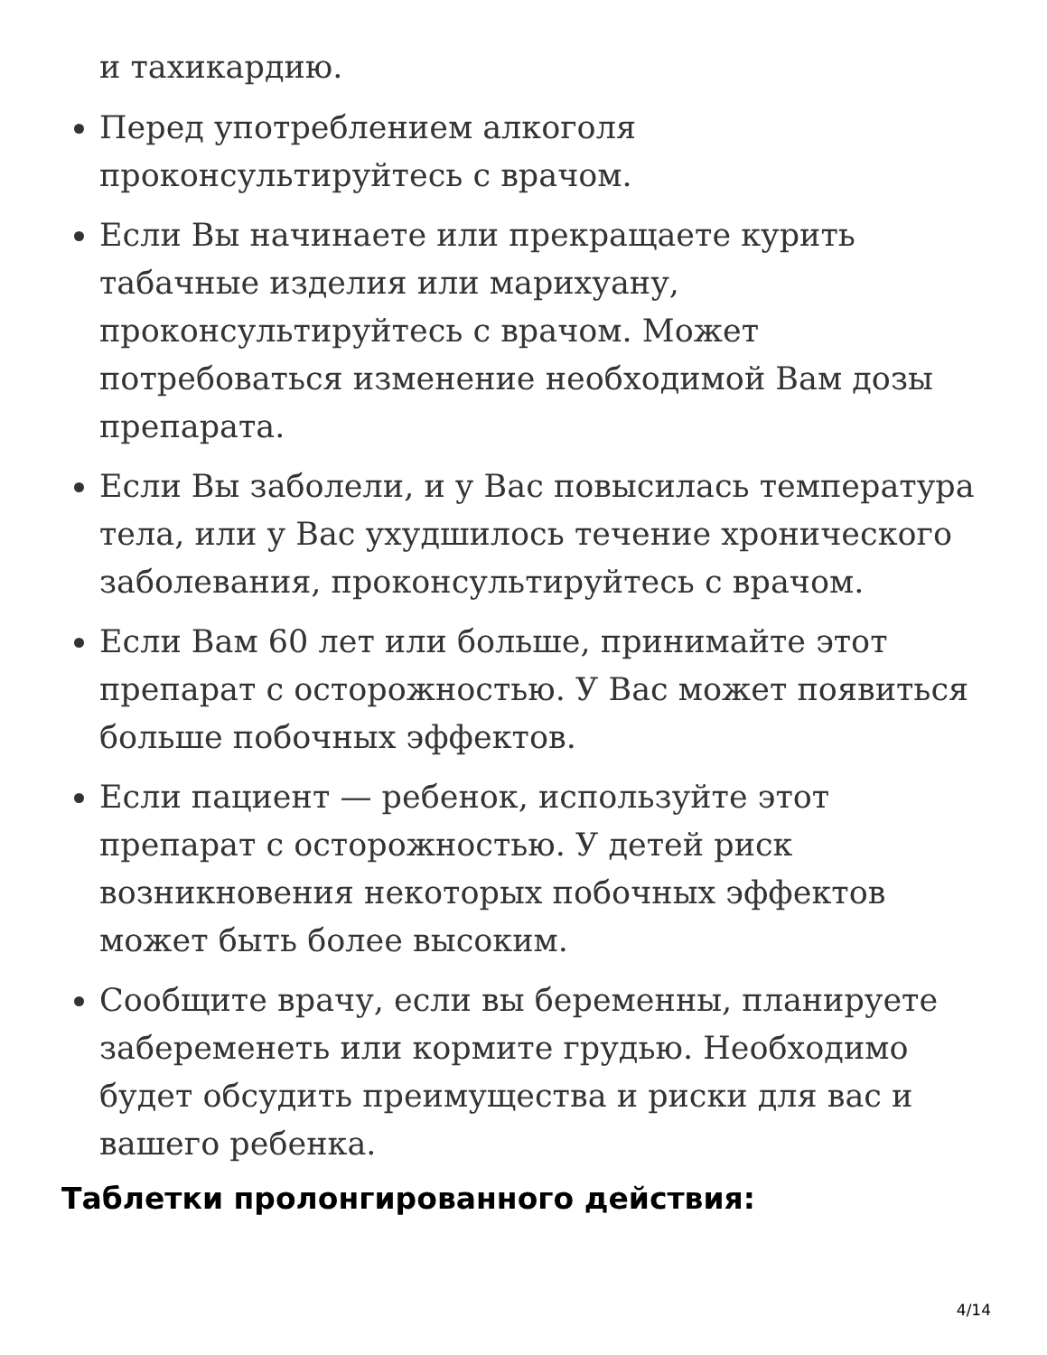и тахикардию.
Перед употреблением алкоголя проконсультируйтесь с врачом.
Если Вы начинаете или прекращаете курить табачные изделия или марихуану, проконсультируйтесь с врачом. Может потребоваться изменение необходимой Вам дозы препарата.
Если Вы заболели, и у Вас повысилась температура тела, или у Вас ухудшилось течение хронического заболевания, проконсультируйтесь с врачом.
Если Вам 60 лет или больше, принимайте этот препарат с осторожностью. У Вас может появиться больше побочных эффектов.
Если пациент — ребенок, используйте этот препарат с осторожностью. У детей риск возникновения некоторых побочных эффектов может быть более высоким.
Сообщите врачу, если вы беременны, планируете забеременеть или кормите грудью. Необходимо будет обсудить преимущества и риски для вас и вашего ребенка.
Таблетки пролонгированного действия:
4/14